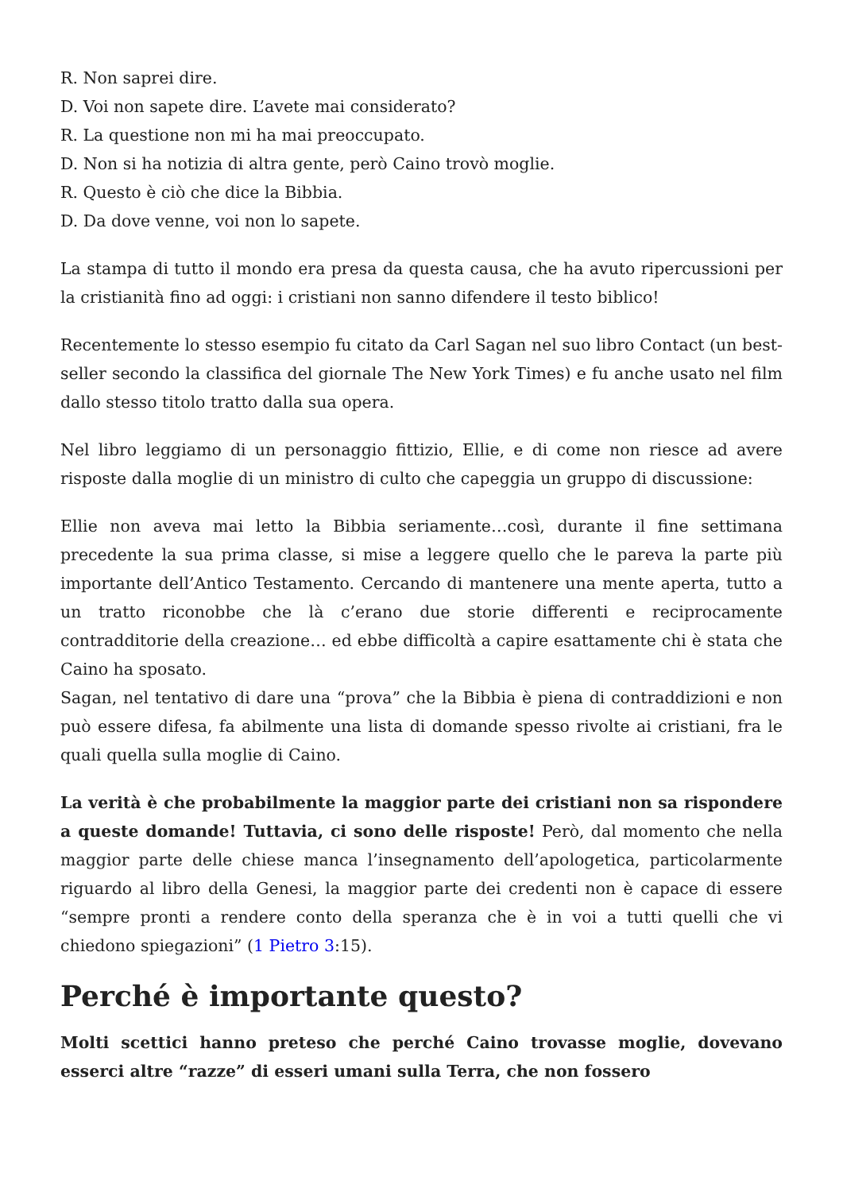R. Non saprei dire.
D. Voi non sapete dire. L’avete mai considerato?
R. La questione non mi ha mai preoccupato.
D. Non si ha notizia di altra gente, però Caino trovò moglie.
R. Questo è ciò che dice la Bibbia.
D. Da dove venne, voi non lo sapete.
La stampa di tutto il mondo era presa da questa causa, che ha avuto ripercussioni per la cristianità fino ad oggi: i cristiani non sanno difendere il testo biblico!
Recentemente lo stesso esempio fu citato da Carl Sagan nel suo libro Contact (un best-seller secondo la classifica del giornale The New York Times) e fu anche usato nel film dallo stesso titolo tratto dalla sua opera.
Nel libro leggiamo di un personaggio fittizio, Ellie, e di come non riesce ad avere risposte dalla moglie di un ministro di culto che capeggia un gruppo di discussione:
Ellie non aveva mai letto la Bibbia seriamente…così, durante il fine settimana precedente la sua prima classe, si mise a leggere quello che le pareva la parte più importante dell’Antico Testamento. Cercando di mantenere una mente aperta, tutto a un tratto riconobbe che là c’erano due storie differenti e reciprocamente contradditorie della creazione… ed ebbe difficoltà a capire esattamente chi è stata che Caino ha sposato.
Sagan, nel tentativo di dare una “prova” che la Bibbia è piena di contraddizioni e non può essere difesa, fa abilmente una lista di domande spesso rivolte ai cristiani, fra le quali quella sulla moglie di Caino.
La verità è che probabilmente la maggior parte dei cristiani non sa rispondere a queste domande! Tuttavia, ci sono delle risposte! Però, dal momento che nella maggior parte delle chiese manca l’insegnamento dell’apologetica, particolarmente riguardo al libro della Genesi, la maggior parte dei credenti non è capace di essere “sempre pronti a rendere conto della speranza che è in voi a tutti quelli che vi chiedono spiegazioni” (1 Pietro 3:15).
Perché è importante questo?
Molti scettici hanno preteso che perché Caino trovasse moglie, dovevano esserci altre “razze” di esseri umani sulla Terra, che non fossero